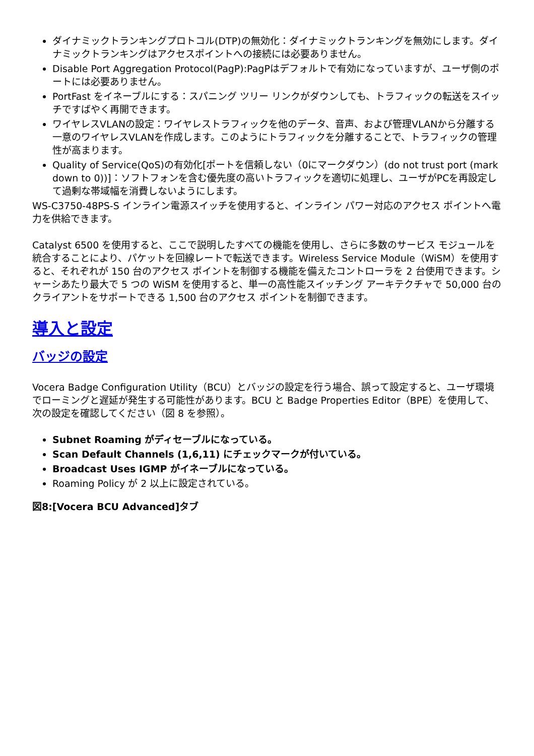ダイナミックトランキングプロトコル(DTP)の無効化：ダイナミックトランキングを無効にします。ダイナミックトランキングはアクセスポイントへの接続には必要ありません。
Disable Port Aggregation Protocol(PagP):PagPはデフォルトで有効になっていますが、ユーザ側のポートには必要ありません。
PortFast をイネーブルにする：スパニング ツリー リンクがダウンしても、トラフィックの転送をスイッチですばやく再開できます。
ワイヤレスVLANの設定：ワイヤレストラフィックを他のデータ、音声、および管理VLANから分離する一意のワイヤレスVLANを作成します。このようにトラフィックを分離することで、トラフィックの管理性が高まります。
Quality of Service(QoS)の有効化[ポートを信頼しない（0にマークダウン）(do not trust port (mark down to 0))]：ソフトフォンを含む優先度の高いトラフィックを適切に処理し、ユーザがPCを再設定して過剰な帯域幅を消費しないようにします。
WS-C3750-48PS-S インライン電源スイッチを使用すると、インライン パワー対応のアクセス ポイントへ電力を供給できます。
Catalyst 6500 を使用すると、ここで説明したすべての機能を使用し、さらに多数のサービス モジュールを統合することにより、パケットを回線レートで転送できます。Wireless Service Module（WiSM）を使用すると、それぞれが 150 台のアクセス ポイントを制御する機能を備えたコントローラを 2 台使用できます。シャーシあたり最大で 5 つの WiSM を使用すると、単一の高性能スイッチング アーキテクチャで 50,000 台のクライアントをサポートできる 1,500 台のアクセス ポイントを制御できます。
導入と設定
バッジの設定
Vocera Badge Configuration Utility（BCU）とバッジの設定を行う場合、誤って設定すると、ユーザ環境でローミングと遅延が発生する可能性があります。BCU と Badge Properties Editor（BPE）を使用して、次の設定を確認してください（図 8 を参照）。
Subnet Roaming がディセーブルになっている。
Scan Default Channels (1,6,11) にチェックマークが付いている。
Broadcast Uses IGMP がイネーブルになっている。
Roaming Policy が 2 以上に設定されている。
図8:[Vocera BCU Advanced]タブ